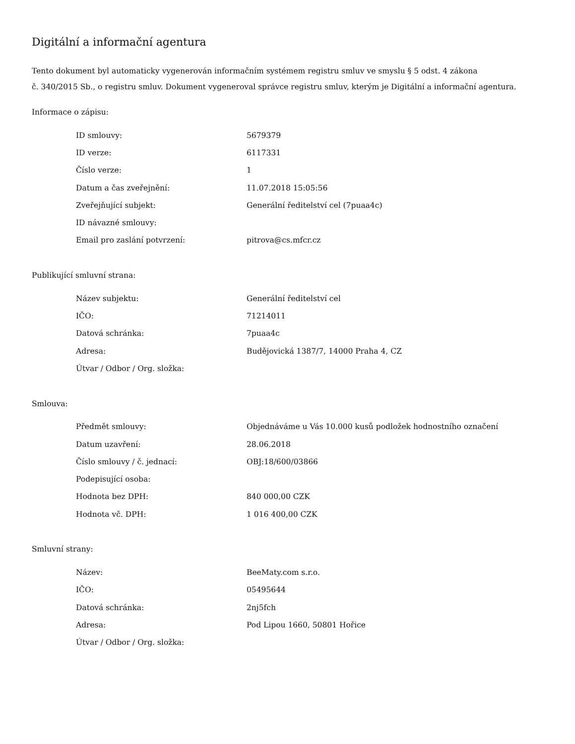Digitální a informační agentura
Tento dokument byl automaticky vygenerován informačním systémem registru smluv ve smyslu § 5 odst. 4 zákona
č. 340/2015 Sb., o registru smluv. Dokument vygeneroval správce registru smluv, kterým je Digitální a informační agentura.
Informace o zápisu:
| ID smlouvy: | 5679379 |
| ID verze: | 6117331 |
| Číslo verze: | 1 |
| Datum a čas zveřejnění: | 11.07.2018 15:05:56 |
| Zveřejňující subjekt: | Generální ředitelství cel (7puaa4c) |
| ID návazné smlouvy: | |
| Email pro zaslání potvrzení: | pitrova@cs.mfcr.cz |
Publikující smluvní strana:
| Název subjektu: | Generální ředitelství cel |
| IČO: | 71214011 |
| Datová schránka: | 7puaa4c |
| Adresa: | Budějovická 1387/7, 14000 Praha 4, CZ |
| Útvar / Odbor / Org. složka: | |
Smlouva:
| Předmět smlouvy: | Objednáváme u Vás 10.000 kusů podložek hodnostního označení |
| Datum uzavření: | 28.06.2018 |
| Číslo smlouvy / č. jednací: | OBJ:18/600/03866 |
| Podepisující osoba: | |
| Hodnota bez DPH: | 840 000,00 CZK |
| Hodnota vč. DPH: | 1 016 400,00 CZK |
Smluvní strany:
| Název: | BeeMaty.com s.r.o. |
| IČO: | 05495644 |
| Datová schránka: | 2nj5fch |
| Adresa: | Pod Lipou 1660, 50801 Hořice |
| Útvar / Odbor / Org. složka: | |